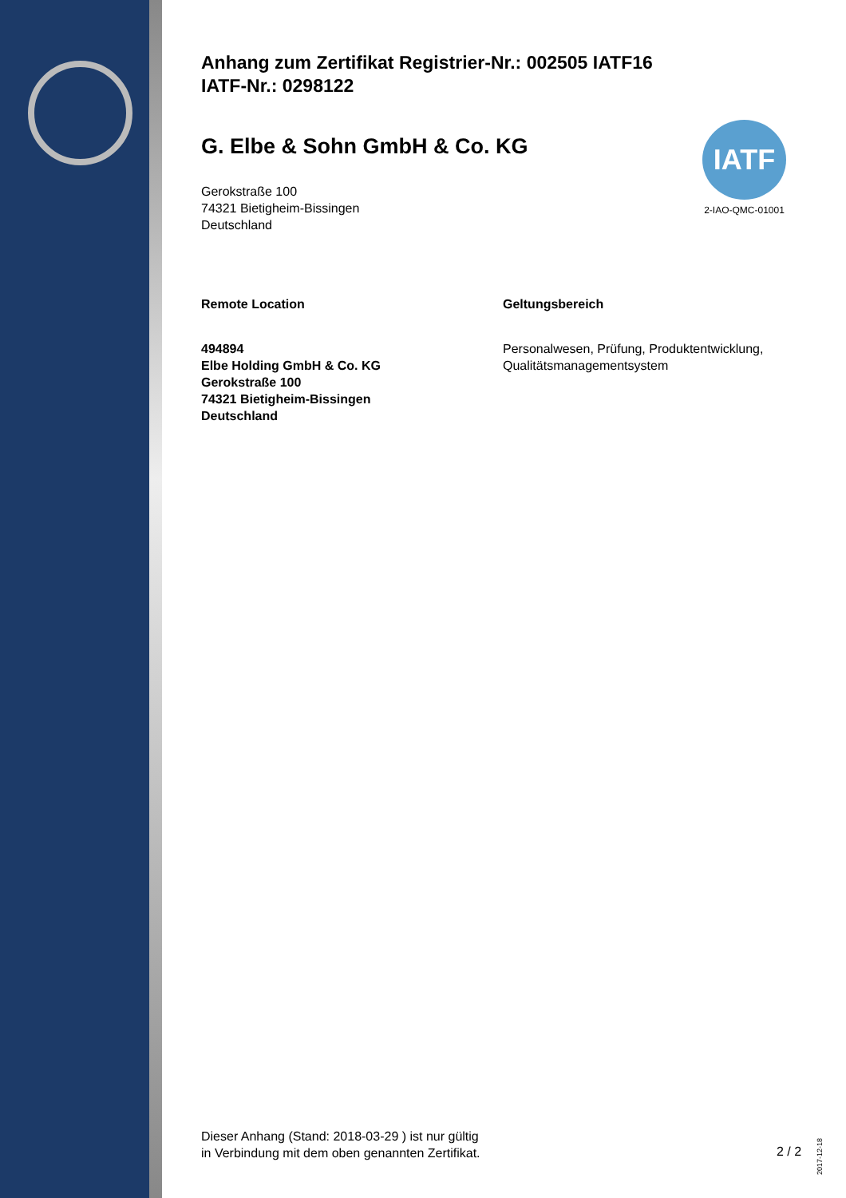IATF
2-IAO-QMC-01001
Anhang zum Zertifikat Registrier-Nr.: 002505 IATF16
IATF-Nr.: 0298122
G. Elbe & Sohn GmbH & Co. KG
Gerokstraße 100
74321 Bietigheim-Bissingen
Deutschland
Remote Location
494894
Elbe Holding GmbH & Co. KG
Gerokstraße 100
74321 Bietigheim-Bissingen
Deutschland
Geltungsbereich
Personalwesen, Prüfung, Produktentwicklung,
Qualitätsmanagementsystem
Dieser Anhang (Stand: 2018-03-29 ) ist nur gültig
in Verbindung mit dem oben genannten Zertifikat.
2 / 2
2017-12-18